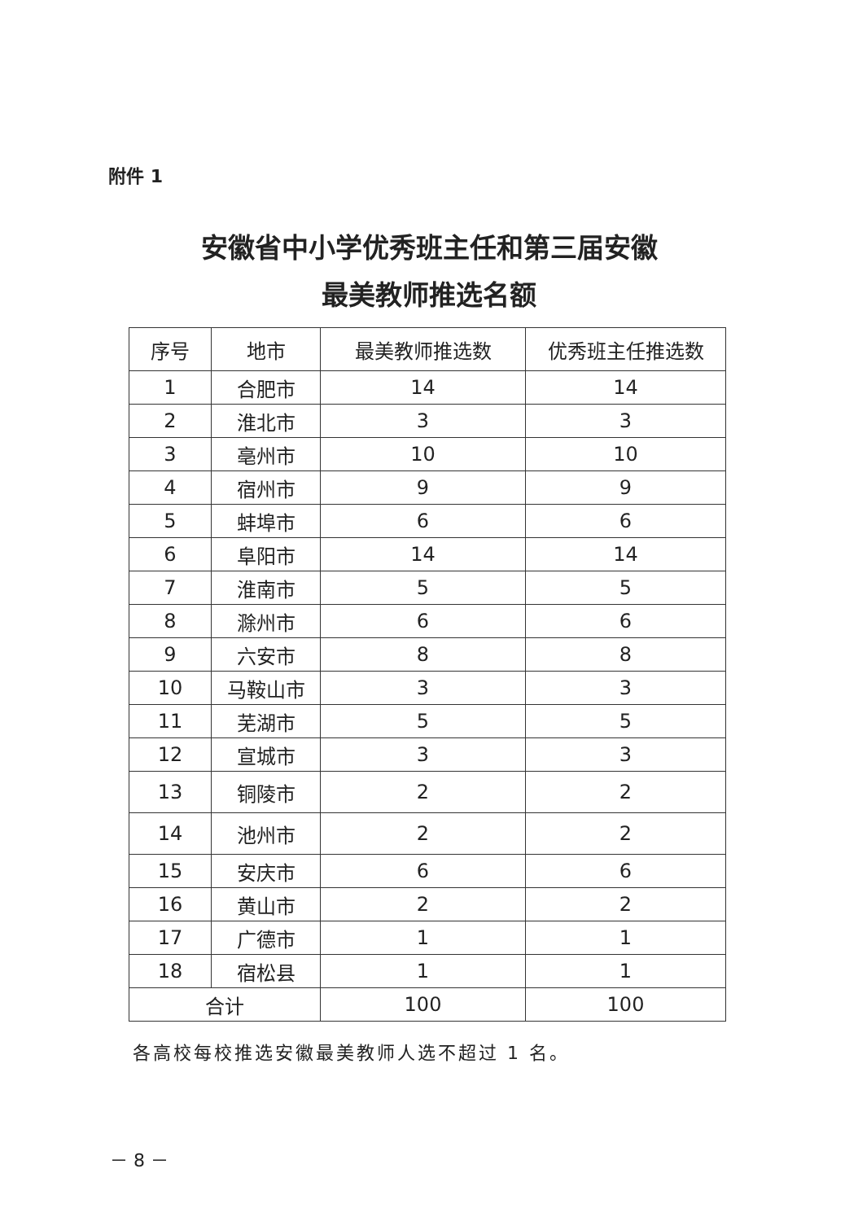附件 1
安徽省中小学优秀班主任和第三届安徽
最美教师推选名额
| 序号 | 地市 | 最美教师推选数 | 优秀班主任推选数 |
| --- | --- | --- | --- |
| 1 | 合肥市 | 14 | 14 |
| 2 | 淮北市 | 3 | 3 |
| 3 | 亳州市 | 10 | 10 |
| 4 | 宿州市 | 9 | 9 |
| 5 | 蚌埠市 | 6 | 6 |
| 6 | 阜阳市 | 14 | 14 |
| 7 | 淮南市 | 5 | 5 |
| 8 | 滁州市 | 6 | 6 |
| 9 | 六安市 | 8 | 8 |
| 10 | 马鞍山市 | 3 | 3 |
| 11 | 芜湖市 | 5 | 5 |
| 12 | 宣城市 | 3 | 3 |
| 13 | 铜陵市 | 2 | 2 |
| 14 | 池州市 | 2 | 2 |
| 15 | 安庆市 | 6 | 6 |
| 16 | 黄山市 | 2 | 2 |
| 17 | 广德市 | 1 | 1 |
| 18 | 宿松县 | 1 | 1 |
| 合计 | | 100 | 100 |
各高校每校推选安徽最美教师人选不超过 1 名。
－ 8 －